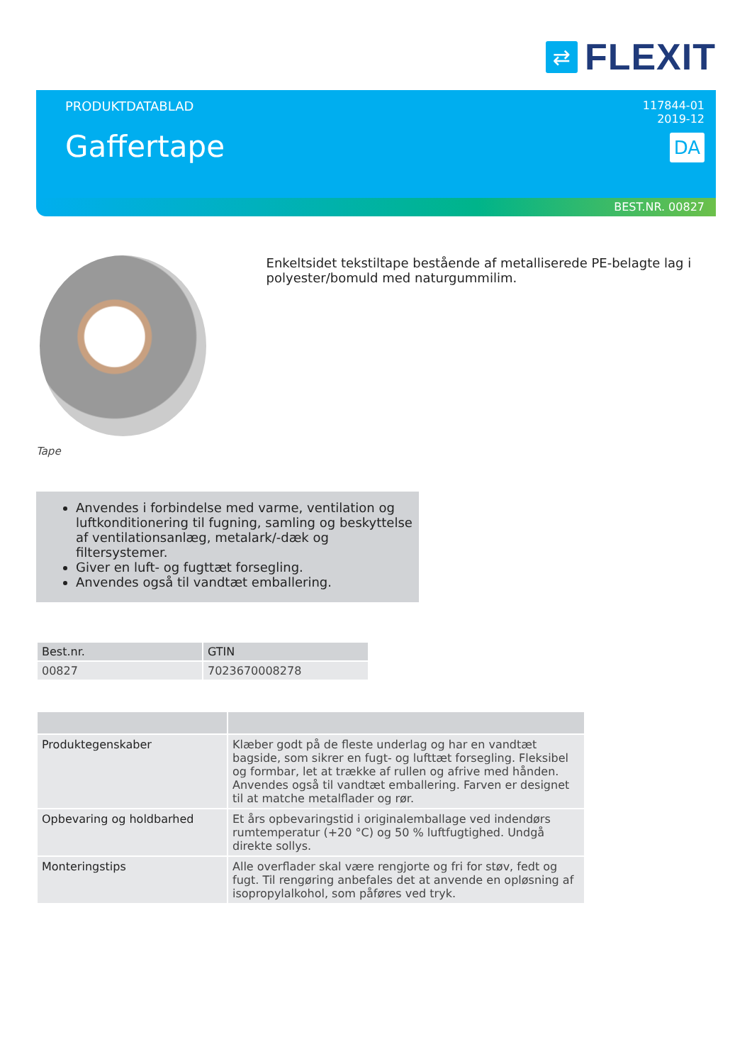⇄
FLEXIT
PRODUKTDATABLAD
Gaffertape
117844-01
2019-12
DA
BEST.NR. 00827
Tape
Enkeltsidet tekstiltape bestående af metalliserede PE-belagte lag i polyester/bomuld med naturgummilim.
Anvendes i forbindelse med varme, ventilation og luftkonditionering til fugning, samling og beskyttelse af ventilationsanlæg, metalark/-dæk og filtersystemer.
Giver en luft- og fugttæt forsegling.
Anvendes også til vandtæt emballering.
| Best.nr. | GTIN |
| --- | --- |
| 00827 | 7023670008278 |
| Produktegenskaber | Klæber godt på de fleste underlag og har en vandtæt bagside, som sikrer en fugt- og lufttæt forsegling. Fleksibel og formbar, let at trække af rullen og afrive med hånden. Anvendes også til vandtæt emballering. Farven er designet til at matche metalflader og rør. |
| Opbevaring og holdbarhed | Et års opbevaringstid i originalemballage ved indendørs rumtempe­ratur (+20 °C) og 50 % luftfugtighed. Undgå direkte sollys. |
| Monteringstips | Alle overflader skal være rengjorte og fri for støv, fedt og fugt. Til rengøring anbefales det at anvende en opløsning af isopropylalko­hol, som påføres ved tryk. |